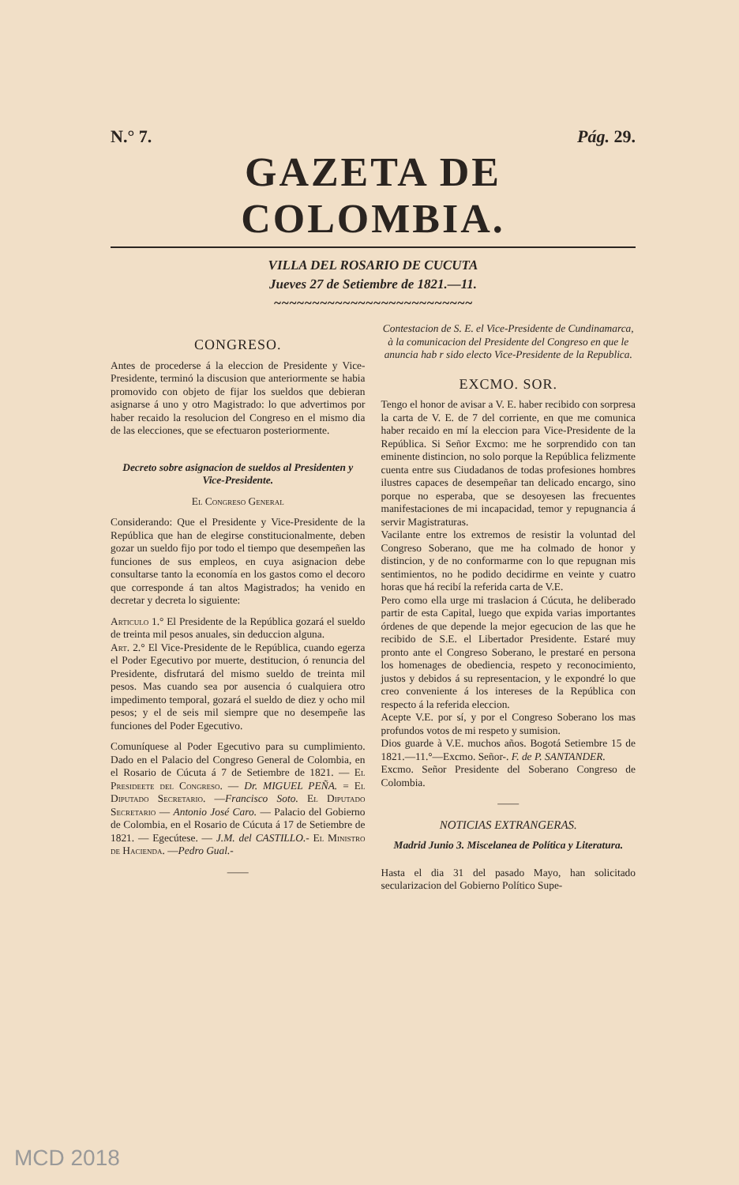N.° 7. Pág. 29.
GAZETA DE COLOMBIA.
VILLA DEL ROSARIO DE CUCUTA
Jueves 27 de Setiembre de 1821.—11.
~~~~~~~~~~~~~~~~~~~~~~~~~~
CONGRESO.
Antes de procederse á la eleccion de Presidente y Vice-Presidente, terminó la discusion que anteriormente se habia promovido con objeto de fijar los sueldos que debieran asignarse á uno y otro Magistrado: lo que advertimos por haber recaido la resolucion del Congreso en el mismo dia de las elecciones, que se efectuaron posteriormente.
Decreto sobre asignacion de sueldos al Presidenten y Vice-Presidente.
El Congreso General
Considerando: Que el Presidente y Vice-Presidente de la República que han de elegirse constitucionalmente, deben gozar un sueldo fijo por todo el tiempo que desempeñen las funciones de sus empleos, en cuya asignacion debe consultarse tanto la economía en los gastos como el decoro que corresponde á tan altos Magistrados; ha venido en decretar y decreta lo siguiente:
Articulo 1.° El Presidente de la República gozará el sueldo de treinta mil pesos anuales, sin deduccion alguna.
Art. 2.° El Vice-Presidente de le República, cuando egerza el Poder Egecutivo por muerte, destitucion, ó renuncia del Presidente, disfrutará del mismo sueldo de treinta mil pesos. Mas cuando sea por ausencia ó cualquiera otro impedimento temporal, gozará el sueldo de diez y ocho mil pesos; y el de seis mil siempre que no desempeñe las funciones del Poder Egecutivo.
Comuníquese al Poder Egecutivo para su cumplimiento. Dado en el Palacio del Congreso General de Colombia, en el Rosario de Cúcuta á 7 de Setiembre de 1821. — El Presideete del Congreso. — Dr. MIGUEL PEÑA. = El Diputado Secretario. —Francisco Soto. El Diputado Secretario — Antonio José Caro. — Palacio del Gobierno de Colombia, en el Rosario de Cúcuta á 17 de Setiembre de 1821. — Egecútese. — J.M. del CASTILLO.- El Ministro de Hacienda. —Pedro Gual.-
——
Contestacion de S. E. el Vice-Presidente de Cundinamarca, à la comunicacion del Presidente del Congreso en que le anuncia hab r sido electo Vice-Presidente de la Republica.
EXCMO. SOR.
Tengo el honor de avisar a V. E. haber recibido con sorpresa la carta de V. E. de 7 del corriente, en que me comunica haber recaido en mí la eleccion para Vice-Presidente de la República. Si Señor Excmo: me he sorprendido con tan eminente distincion, no solo porque la República felizmente cuenta entre sus Ciudadanos de todas profesiones hombres ilustres capaces de desempeñar tan delicado encargo, sino porque no esperaba, que se desoyesen las frecuentes manifestaciones de mi incapacidad, temor y repugnancia á servir Magistraturas.
Vacilante entre los extremos de resistir la voluntad del Congreso Soberano, que me ha colmado de honor y distincion, y de no conformarme con lo que repugnan mis sentimientos, no he podido decidirme en veinte y cuatro horas que há recibí la referida carta de V.E.
Pero como ella urge mi traslacion á Cúcuta, he deliberado partir de esta Capital, luego que expida varias importantes órdenes de que depende la mejor egecucion de las que he recibido de S.E. el Libertador Presidente. Estaré muy pronto ante el Congreso Soberano, le prestaré en persona los homenages de obediencia, respeto y reconocimiento, justos y debidos á su representacion, y le expondré lo que creo conveniente á los intereses de la República con respecto á la referida eleccion.
Acepte V.E. por sí, y por el Congreso Soberano los mas profundos votos de mi respeto y sumision.
Dios guarde à V.E. muchos años. Bogotá Setiembre 15 de 1821.—11.°—Excmo. Señor-. F. de P. SANTANDER.
Excmo. Señor Presidente del Soberano Congreso de Colombia.
——
NOTICIAS EXTRANGERAS.
Madrid Junio 3. Miscelanea de Política y Literatura.
Hasta el dia 31 del pasado Mayo, han solicitado secularizacion del Gobierno Político Supe-
MCD 2018